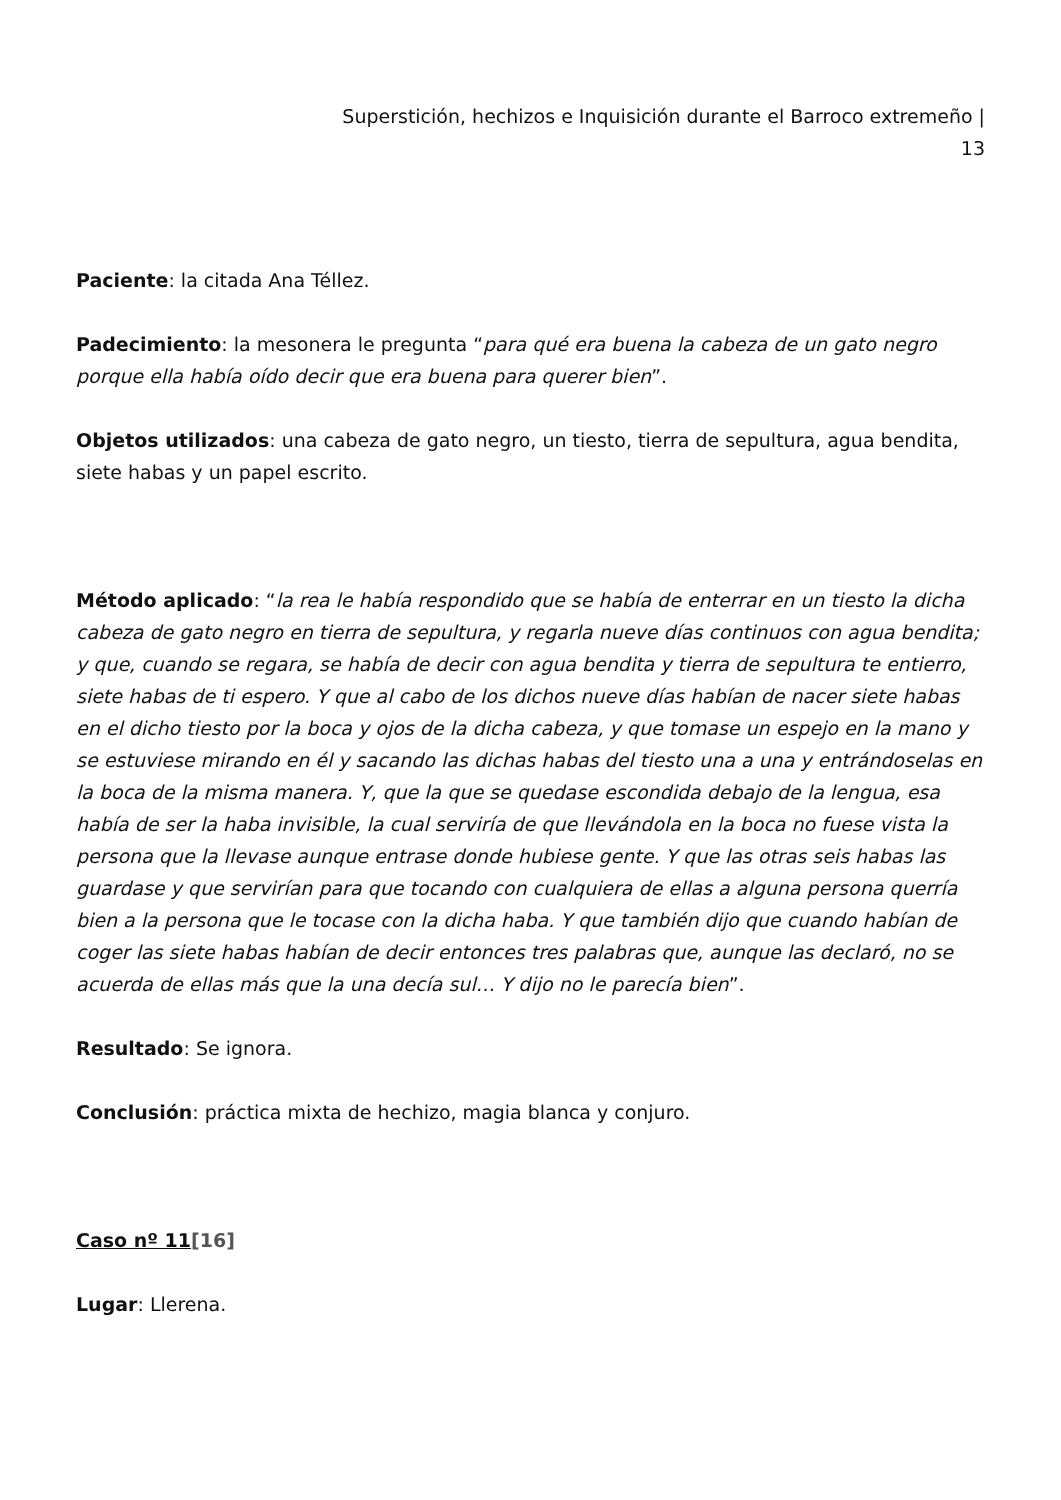Superstición, hechizos e Inquisición durante el Barroco extremeño |
13
Paciente: la citada Ana Téllez.
Padecimiento: la mesonera le pregunta “para qué era buena la cabeza de un gato negro porque ella había oído decir que era buena para querer bien”.
Objetos utilizados: una cabeza de gato negro, un tiesto, tierra de sepultura, agua bendita, siete habas y un papel escrito.
Método aplicado: “la rea le había respondido que se había de enterrar en un tiesto la dicha cabeza de gato negro en tierra de sepultura, y regarla nueve días continuos con agua bendita; y que, cuando se regara, se había de decir con agua bendita y tierra de sepultura te entierro, siete habas de ti espero. Y que al cabo de los dichos nueve días habían de nacer siete habas en el dicho tiesto por la boca y ojos de la dicha cabeza, y que tomase un espejo en la mano y se estuviese mirando en él y sacando las dichas habas del tiesto una a una y entrándoselas en la boca de la misma manera. Y, que la que se quedase escondida debajo de la lengua, esa había de ser la haba invisible, la cual serviría de que llevándola en la boca no fuese vista la persona que la llevase aunque entrase donde hubiese gente. Y que las otras seis habas las guardase y que servirían para que tocando con cualquiera de ellas a alguna persona querría bien a la persona que le tocase con la dicha haba. Y que también dijo que cuando habían de coger las siete habas habían de decir entonces tres palabras que, aunque las declaró, no se acuerda de ellas más que la una decía sul… Y dijo no le parecía bien”.
Resultado: Se ignora.
Conclusión: práctica mixta de hechizo, magia blanca y conjuro.
Caso nº 11[16]
Lugar: Llerena.